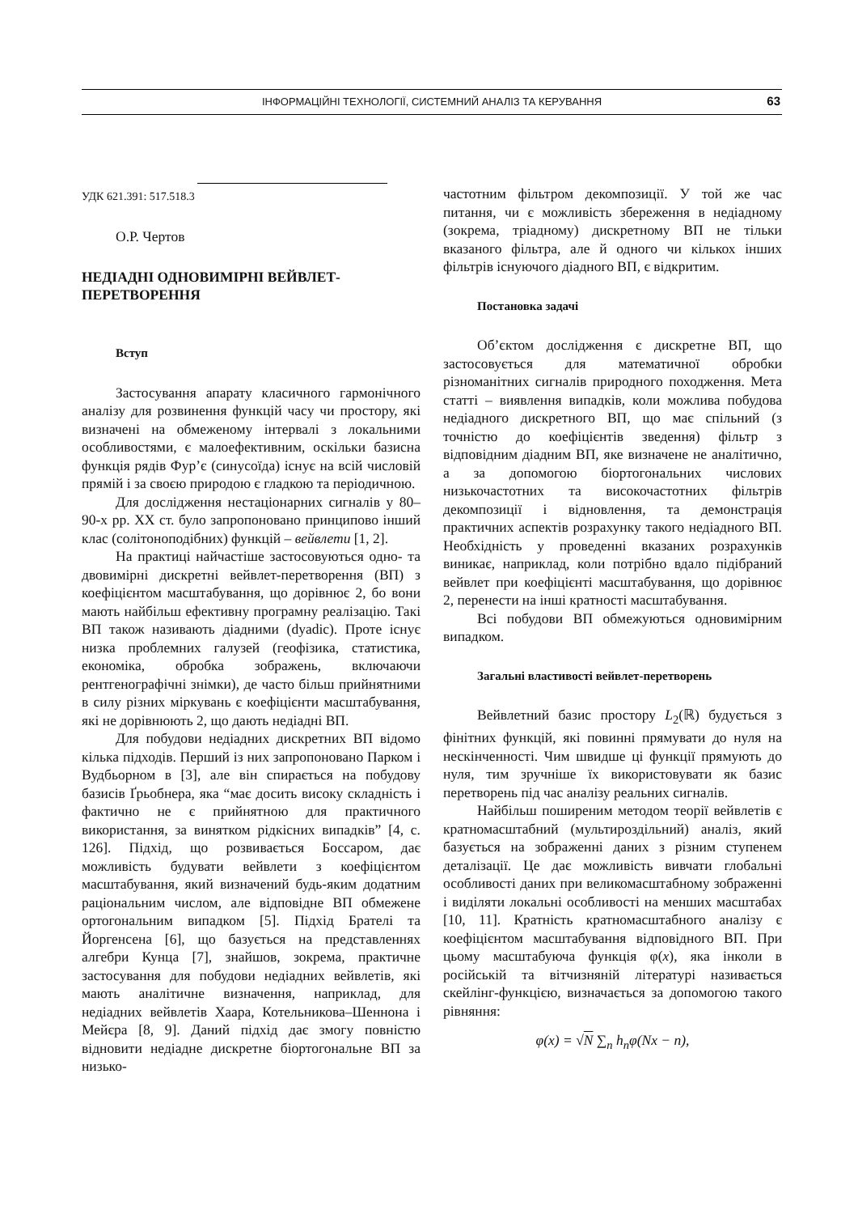ІНФОРМАЦІЙНІ ТЕХНОЛОГІЇ, СИСТЕМНИЙ АНАЛІЗ ТА КЕРУВАННЯ
63
УДК 621.391: 517.518.3
О.Р. Чертов
НЕДІАДНІ ОДНОВИМІРНІ ВЕЙВЛЕТ-ПЕРЕТВОРЕННЯ
Вступ
Застосування апарату класичного гармонічного аналізу для розвинення функцій часу чи простору, які визначені на обмеженому інтервалі з локальними особливостями, є малоефективним, оскільки базисна функція рядів Фур’є (синусоїда) існує на всій числовій прямій і за своєю природою є гладкою та періодичною.
Для дослідження нестаціонарних сигналів у 80–90-х рр. XX ст. було запропоновано принципово інший клас (солітоноподібних) функцій – вейвлети [1, 2].
На практиці найчастіше застосовуються одно- та двовимірні дискретні вейвлет-перетворення (ВП) з коефіцієнтом масштабування, що дорівнює 2, бо вони мають найбільш ефективну програмну реалізацію. Такі ВП також називають діадними (dyadic). Проте існує низка проблемних галузей (геофізика, статистика, економіка, обробка зображень, включаючи рентгенографічні знімки), де часто більш прийнятними в силу різних міркувань є коефіцієнти масштабування, які не дорівнюють 2, що дають недіадні ВП.
Для побудови недіадних дискретних ВП відомо кілька підходів. Перший із них запропоновано Парком і Вудбьорном в [3], але він спирається на побудову базисів Ґрьобнера, яка “має досить високу складність і фактично не є прийнятною для практичного використання, за винятком рідкісних випадків” [4, с. 126]. Підхід, що розвивається Боссаром, дає можливість будувати вейвлети з коефіцієнтом масштабування, який визначений будь-яким додатним раціональним числом, але відповідне ВП обмежене ортогональним випадком [5]. Підхід Брателі та Йоргенсена [6], що базується на представленнях алгебри Кунца [7], знайшов, зокрема, практичне застосування для побудови недіадних вейвлетів, які мають аналітичне визначення, наприклад, для недіадних вейвлетів Хаара, Котельникова–Шеннона і Мейєра [8, 9]. Даний підхід дає змогу повністю відновити недіадне дискретне біортогональне ВП за низько-
частотним фільтром декомпозиції. У той же час питання, чи є можливість збереження в недіадному (зокрема, тріадному) дискретному ВП не тільки вказаного фільтра, але й одного чи кількох інших фільтрів існуючого діадного ВП, є відкритим.
Постановка задачі
Об’єктом дослідження є дискретне ВП, що застосовується для математичної обробки різноманітних сигналів природного походження. Мета статті – виявлення випадків, коли можлива побудова недіадного дискретного ВП, що має спільний (з точністю до коефіцієнтів зведення) фільтр з відповідним діадним ВП, яке визначене не аналітично, а за допомогою біортогональних числових низькочастотних та високочастотних фільтрів декомпозиції і відновлення, та демонстрація практичних аспектів розрахунку такого недіадного ВП. Необхідність у проведенні вказаних розрахунків виникає, наприклад, коли потрібно вдало підібраний вейвлет при коефіцієнті масштабування, що дорівнює 2, перенести на інші кратності масштабування.
Всі побудови ВП обмежуються одновимірним випадком.
Загальні властивості вейвлет-перетворень
Вейвлетний базис простору L<sub>2</sub>(ℝ) будується з фінітних функцій, які повинні прямувати до нуля на нескінченності. Чим швидше ці функції прямують до нуля, тим зручніше їх використовувати як базис перетворень під час аналізу реальних сигналів.
Найбільш поширеним методом теорії вейвлетів є кратномасштабний (мультироздільний) аналіз, який базується на зображенні даних з різним ступенем деталізації. Це дає можливість вивчати глобальні особливості даних при великомасштабному зображенні і виділяти локальні особливості на менших масштабах [10, 11]. Кратність кратномасштабного аналізу є коефіцієнтом масштабування відповідного ВП. При цьому масштабуюча функція φ(x), яка інколи в російській та вітчизняній літературі називається скейлінг-функцією, визначається за допомогою такого рівняння:
φ(x) = √N ∑<sub>n</sub> h<sub>n</sub>φ(Nx − n),